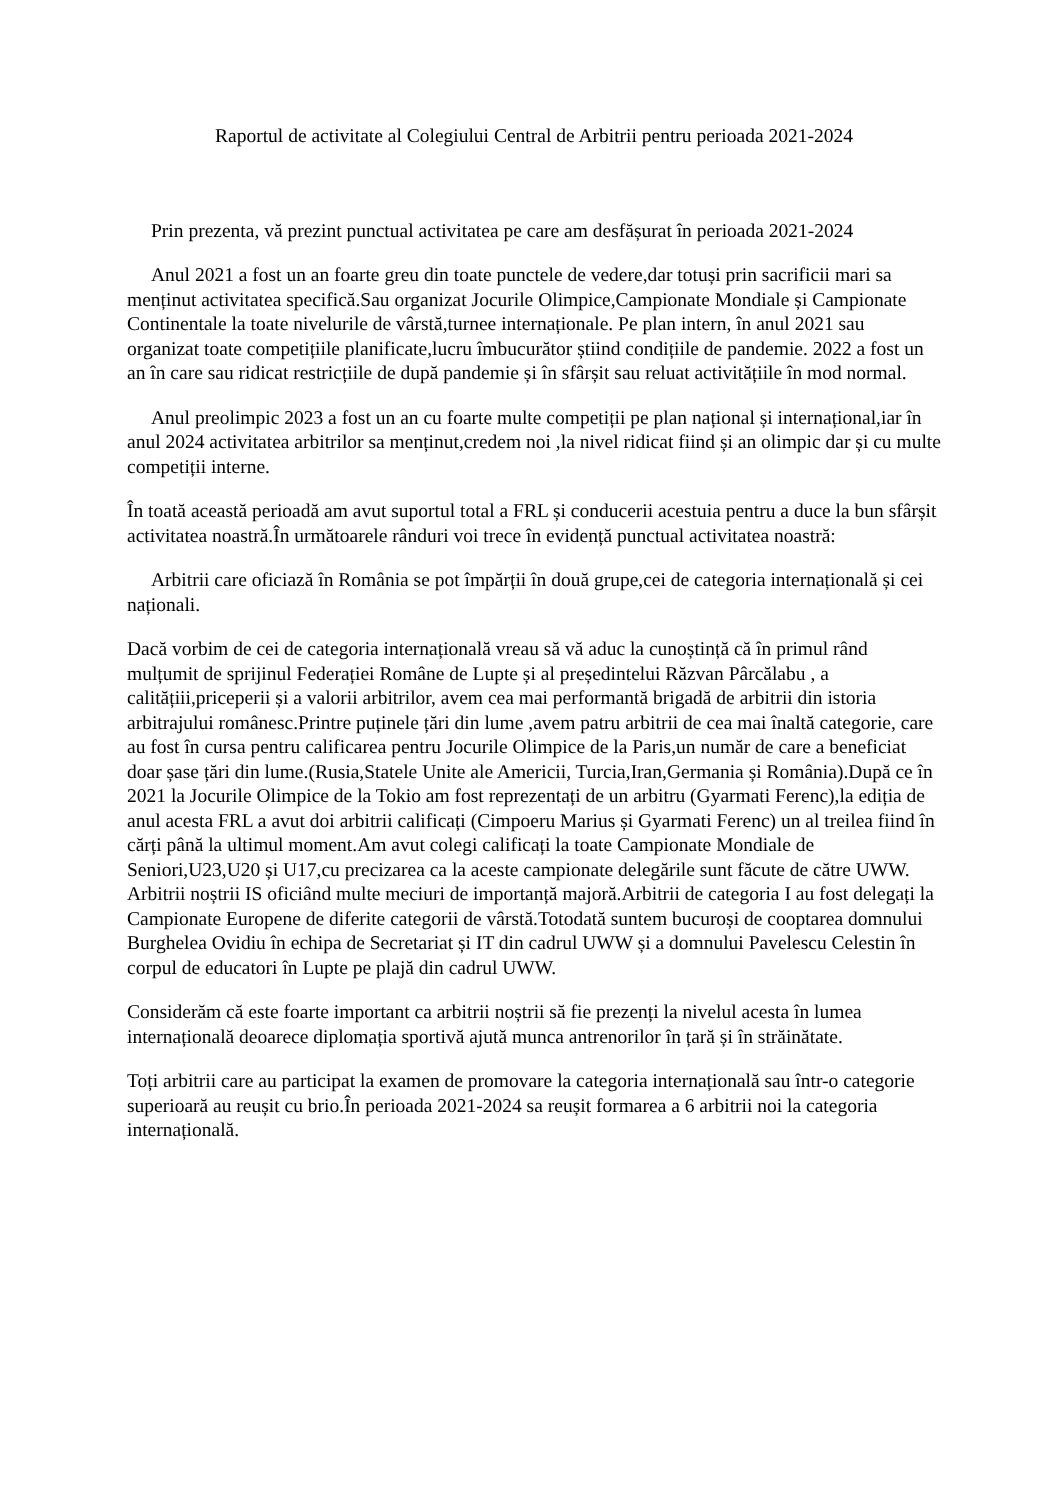Raportul de activitate al Colegiului Central de Arbitrii pentru perioada 2021-2024
Prin prezenta, vă prezint punctual activitatea pe care am desfășurat în perioada 2021-2024
Anul 2021 a fost un an foarte greu din toate punctele de vedere,dar totuși prin sacrificii mari sa menținut activitatea specifică.Sau organizat Jocurile Olimpice,Campionate Mondiale și Campionate Continentale la toate nivelurile de vârstă,turnee internaționale. Pe plan intern, în anul 2021 sau organizat toate competițiile planificate,lucru îmbucurător știind condițiile de pandemie. 2022 a fost un an în care sau ridicat restricțiile de după pandemie și în sfârșit sau reluat activitățiile în mod normal.
Anul preolimpic 2023 a fost un an cu foarte multe competiții pe plan național și internațional,iar în anul 2024 activitatea arbitrilor sa menținut,credem noi ,la nivel ridicat fiind și an olimpic dar și cu multe competiții interne.
În toată această perioadă am avut suportul total a FRL și conducerii acestuia pentru a duce la bun sfârșit activitatea noastră.În următoarele rânduri voi trece în evidență punctual activitatea noastră:
Arbitrii care oficiază în România se pot împărții în două grupe,cei de categoria internațională și cei naționali.
Dacă vorbim de cei de categoria internațională vreau să vă aduc la cunoștință că în primul rând mulțumit de sprijinul Federației Române de Lupte și al președintelui Răzvan Pârcălabu , a calitățiii,priceperii și a valorii arbitrilor, avem cea mai performantă brigadă de arbitrii din istoria arbitrajului românesc.Printre puținele țări din lume ,avem patru arbitrii de cea mai înaltă categorie, care au fost în cursa pentru calificarea pentru Jocurile Olimpice de la Paris,un număr de care a beneficiat doar șase țări din lume.(Rusia,Statele Unite ale Americii, Turcia,Iran,Germania și România).După ce în 2021 la Jocurile Olimpice de la Tokio am fost reprezentați de un arbitru (Gyarmati Ferenc),la ediția de anul acesta FRL a avut doi arbitrii calificați (Cimpoeru Marius și Gyarmati Ferenc) un al treilea fiind în cărți până la ultimul moment.Am avut colegi calificați la toate Campionate Mondiale de Seniori,U23,U20 și U17,cu precizarea ca la aceste campionate delegările sunt făcute de către UWW. Arbitrii noștrii IS oficiând multe meciuri de importanță majoră.Arbitrii de categoria I au fost delegați la Campionate Europene de diferite categorii de vârstă.Totodată suntem bucuroși de cooptarea domnului Burghelea Ovidiu în echipa de Secretariat și IT din cadrul UWW și a domnului Pavelescu Celestin în corpul de educatori în Lupte pe plajă din cadrul UWW.
Considerăm că este foarte important ca arbitrii noștrii să fie prezenți la nivelul acesta în lumea internațională deoarece diplomația sportivă ajută munca antrenorilor în țară și în străinătate.
Toți arbitrii care au participat la examen de promovare la categoria internațională sau într-o categorie superioară au reușit cu brio.În perioada 2021-2024 sa reușit formarea a 6 arbitrii noi la categoria internațională.